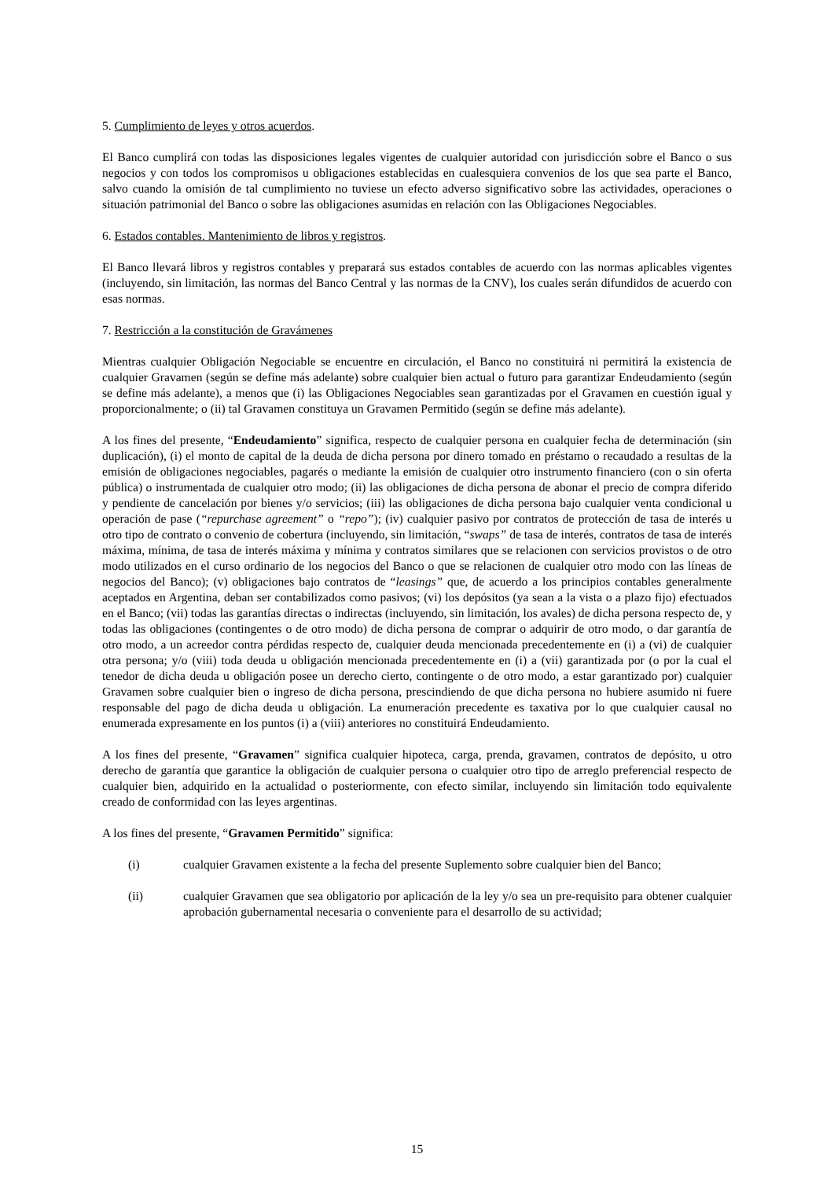5. Cumplimiento de leyes y otros acuerdos.
El Banco cumplirá con todas las disposiciones legales vigentes de cualquier autoridad con jurisdicción sobre el Banco o sus negocios y con todos los compromisos u obligaciones establecidas en cualesquiera convenios de los que sea parte el Banco, salvo cuando la omisión de tal cumplimiento no tuviese un efecto adverso significativo sobre las actividades, operaciones o situación patrimonial del Banco o sobre las obligaciones asumidas en relación con las Obligaciones Negociables.
6. Estados contables. Mantenimiento de libros y registros.
El Banco llevará libros y registros contables y preparará sus estados contables de acuerdo con las normas aplicables vigentes (incluyendo, sin limitación, las normas del Banco Central y las normas de la CNV), los cuales serán difundidos de acuerdo con esas normas.
7. Restricción a la constitución de Gravámenes
Mientras cualquier Obligación Negociable se encuentre en circulación, el Banco no constituirá ni permitirá la existencia de cualquier Gravamen (según se define más adelante) sobre cualquier bien actual o futuro para garantizar Endeudamiento (según se define más adelante), a menos que (i) las Obligaciones Negociables sean garantizadas por el Gravamen en cuestión igual y proporcionalmente; o (ii) tal Gravamen constituya un Gravamen Permitido (según se define más adelante).
A los fines del presente, “Endeudamiento” significa, respecto de cualquier persona en cualquier fecha de determinación (sin duplicación), (i) el monto de capital de la deuda de dicha persona por dinero tomado en préstamo o recaudado a resultas de la emisión de obligaciones negociables, pagarés o mediante la emisión de cualquier otro instrumento financiero (con o sin oferta pública) o instrumentada de cualquier otro modo; (ii) las obligaciones de dicha persona de abonar el precio de compra diferido y pendiente de cancelación por bienes y/o servicios; (iii) las obligaciones de dicha persona bajo cualquier venta condicional u operación de pase (“repurchase agreement” o “repo”); (iv) cualquier pasivo por contratos de protección de tasa de interés u otro tipo de contrato o convenio de cobertura (incluyendo, sin limitación, “swaps” de tasa de interés, contratos de tasa de interés máxima, mínima, de tasa de interés máxima y mínima y contratos similares que se relacionen con servicios provistos o de otro modo utilizados en el curso ordinario de los negocios del Banco o que se relacionen de cualquier otro modo con las líneas de negocios del Banco); (v) obligaciones bajo contratos de “leasings” que, de acuerdo a los principios contables generalmente aceptados en Argentina, deban ser contabilizados como pasivos; (vi) los depósitos (ya sean a la vista o a plazo fijo) efectuados en el Banco; (vii) todas las garantías directas o indirectas (incluyendo, sin limitación, los avales) de dicha persona respecto de, y todas las obligaciones (contingentes o de otro modo) de dicha persona de comprar o adquirir de otro modo, o dar garantía de otro modo, a un acreedor contra pérdidas respecto de, cualquier deuda mencionada precedentemente en (i) a (vi) de cualquier otra persona; y/o (viii) toda deuda u obligación mencionada precedentemente en (i) a (vii) garantizada por (o por la cual el tenedor de dicha deuda u obligación posee un derecho cierto, contingente o de otro modo, a estar garantizado por) cualquier Gravamen sobre cualquier bien o ingreso de dicha persona, prescindiendo de que dicha persona no hubiere asumido ni fuere responsable del pago de dicha deuda u obligación. La enumeración precedente es taxativa por lo que cualquier causal no enumerada expresamente en los puntos (i) a (viii) anteriores no constituirá Endeudamiento.
A los fines del presente, “Gravamen” significa cualquier hipoteca, carga, prenda, gravamen, contratos de depósito, u otro derecho de garantía que garantice la obligación de cualquier persona o cualquier otro tipo de arreglo preferencial respecto de cualquier bien, adquirido en la actualidad o posteriormente, con efecto similar, incluyendo sin limitación todo equivalente creado de conformidad con las leyes argentinas.
A los fines del presente, “Gravamen Permitido” significa:
(i) cualquier Gravamen existente a la fecha del presente Suplemento sobre cualquier bien del Banco;
(ii) cualquier Gravamen que sea obligatorio por aplicación de la ley y/o sea un pre-requisito para obtener cualquier aprobación gubernamental necesaria o conveniente para el desarrollo de su actividad;
15